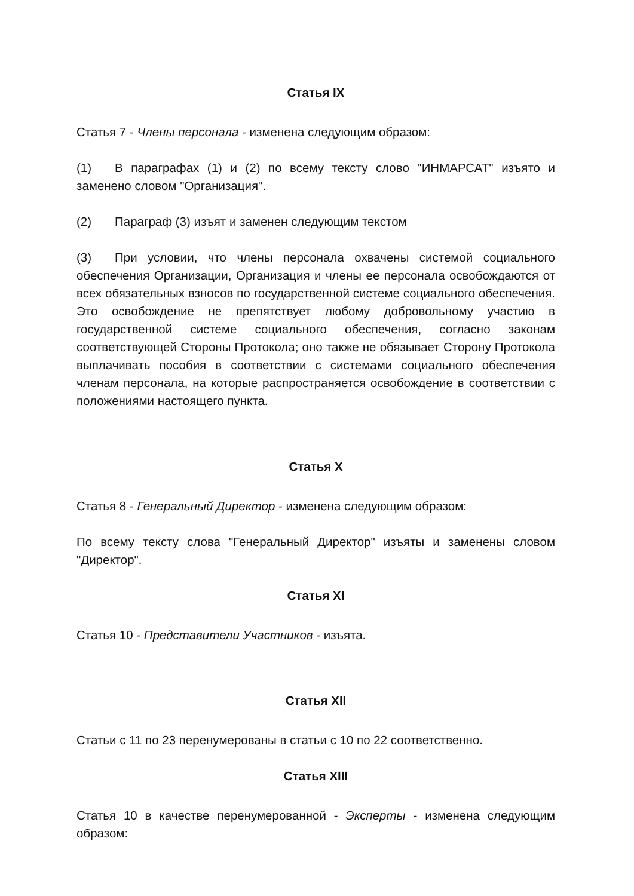Статья IX
Статья 7 - Члены персонала - изменена следующим образом:
(1) В параграфах (1) и (2) по всему тексту слово "ИНМАРСАТ" изъято и заменено словом "Организация".
(2) Параграф (3) изъят и заменен следующим текстом
(3) При условии, что члены персонала охвачены системой социального обеспечения Организации, Организация и члены ее персонала освобождаются от всех обязательных взносов по государственной системе социального обеспечения. Это освобождение не препятствует любому добровольному участию в государственной системе социального обеспечения, согласно законам соответствующей Стороны Протокола; оно также не обязывает Сторону Протокола выплачивать пособия в соответствии с системами социального обеспечения членам персонала, на которые распространяется освобождение в соответствии с положениями настоящего пункта.
Статья X
Статья 8 - Генеральный Директор - изменена следующим образом:
По всему тексту слова "Генеральный Директор" изъяты и заменены словом "Директор".
Статья XI
Статья 10 - Представители Участников - изъята.
Статья XII
Статьи с 11 по 23 перенумерованы в статьи с 10 по 22 соответственно.
Статья XIII
Статья 10 в качестве перенумерованной - Эксперты - изменена следующим образом: